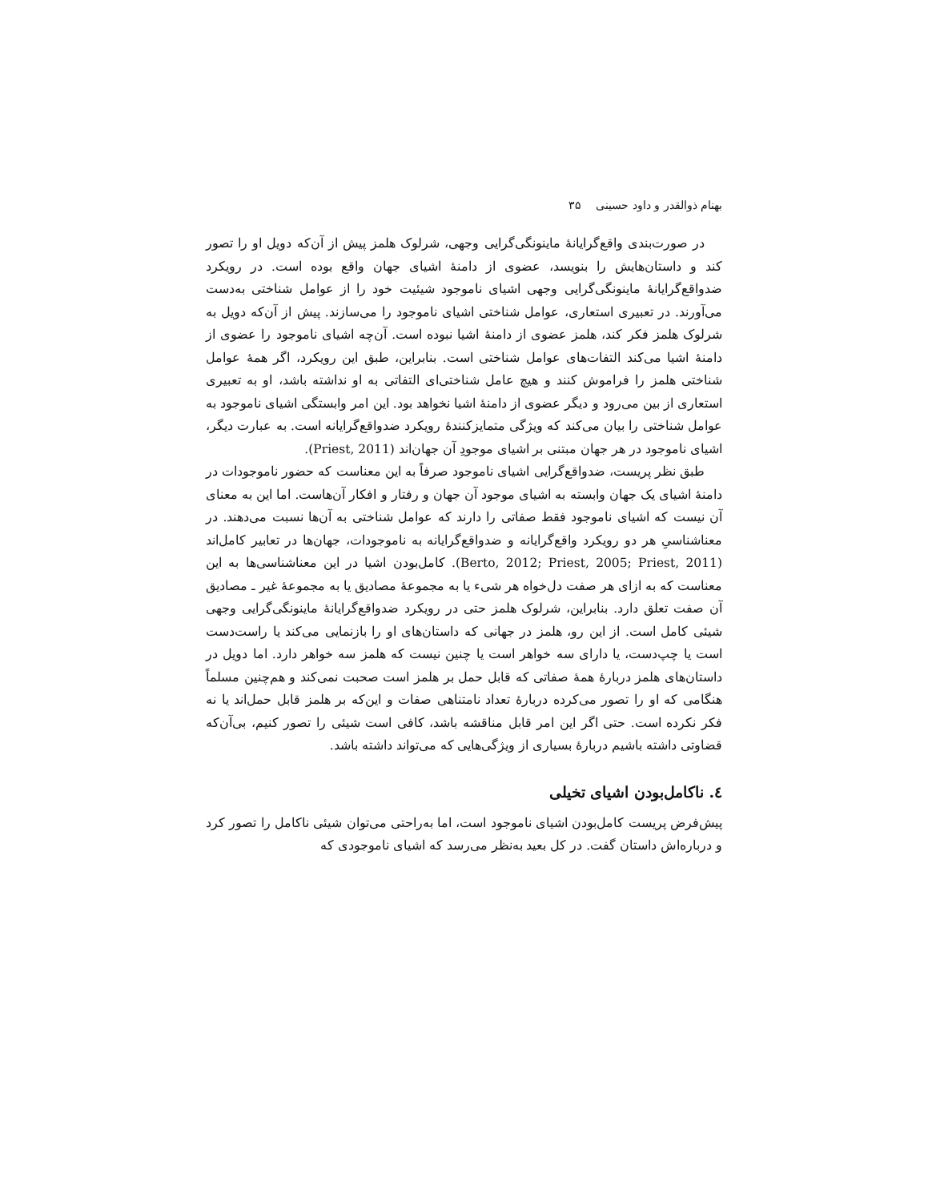بهنام ذوالقدر و داود حسینی ۳۵
در صورت‌بندی واقع‌گرایانهٔ ماینونگی‌گرایی وجهی، شرلوک هلمز پیش از آن‌که دویل او را تصور کند و داستان‌هایش را بنویسد، عضوی از دامنهٔ اشیای جهان واقع بوده است. در رویکرد ضدواقع‌گرایانهٔ ماینونگی‌گرایی وجهی اشیای ناموجود شیئیت خود را از عوامل شناختی به‌دست می‌آورند. در تعبیری استعاری، عوامل شناختی اشیای ناموجود را می‌سازند. پیش از آن‌که دویل به شرلوک هلمز فکر کند، هلمز عضوی از دامنهٔ اشیا نبوده است. آن‌چه اشیای ناموجود را عضوی از دامنهٔ اشیا می‌کند التفات‌های عوامل شناختی است. بنابراین، طبق این رویکرد، اگر همهٔ عوامل شناختی هلمز را فراموش کنند و هیچ عامل شناختی‌ای التفاتی به او نداشته باشد، او به تعبیری استعاری از بین می‌رود و دیگر عضوی از دامنهٔ اشیا نخواهد بود. این امر وابستگی اشیای ناموجود به عوامل شناختی را بیان می‌کند که ویژگی متمایزکنندهٔ رویکرد ضدواقع‌گرایانه است. به عبارت دیگر، اشیای ناموجود در هر جهان مبتنی بر اشیای موجودِ آن جهان‌اند (Priest, 2011).
طبق نظر پریست، ضدواقع‌گرایی اشیای ناموجود صرفاً به این معناست که حضور ناموجودات در دامنهٔ اشیای یک جهان وابسته به اشیای موجود آن جهان و رفتار و افکار آن‌هاست. اما این به معنای آن نیست که اشیای ناموجود فقط صفاتی را دارند که عوامل شناختی به آن‌ها نسبت می‌دهند. در معناشناسیِ هر دو رویکرد واقع‌گرایانه و ضدواقع‌گرایانه به ناموجودات، جهان‌ها در تعابیر کامل‌اند (Berto, 2012; Priest, 2005; Priest, 2011). کامل‌بودن اشیا در این معناشناسی‌ها به این معناست که به ازای هر صفت دل‌خواه هر شیء یا به مجموعهٔ مصادیق یا به مجموعهٔ غیر ـ مصادیق آن صفت تعلق دارد. بنابراین، شرلوک هلمز حتی در رویکرد ضدواقع‌گرایانهٔ ماینونگی‌گرایی وجهی شیئی کامل است. از این رو، هلمز در جهانی که داستان‌های او را بازنمایی می‌کند یا راست‌دست است یا چپ‌دست، یا دارای سه خواهر است یا چنین نیست که هلمز سه خواهر دارد. اما دویل در داستان‌های هلمز دربارهٔ همهٔ صفاتی که قابل حمل بر هلمز است صحبت نمی‌کند و هم‌چنین مسلماً هنگامی که او را تصور می‌کرده دربارهٔ تعداد نامتناهی صفات و این‌که بر هلمز قابل حمل‌اند یا نه فکر نکرده است. حتی اگر این امر قابل مناقشه باشد، کافی است شیئی را تصور کنیم، بی‌آن‌که قضاوتی داشته باشیم دربارهٔ بسیاری از ویژگی‌هایی که می‌تواند داشته باشد.
٤. ناکامل‌بودن اشیای تخیلی
پیش‌فرض پریست کامل‌بودن اشیای ناموجود است، اما به‌راحتی می‌توان شیئی ناکامل را تصور کرد و درباره‌اش داستان گفت. در کل بعید به‌نظر می‌رسد که اشیای ناموجودی که